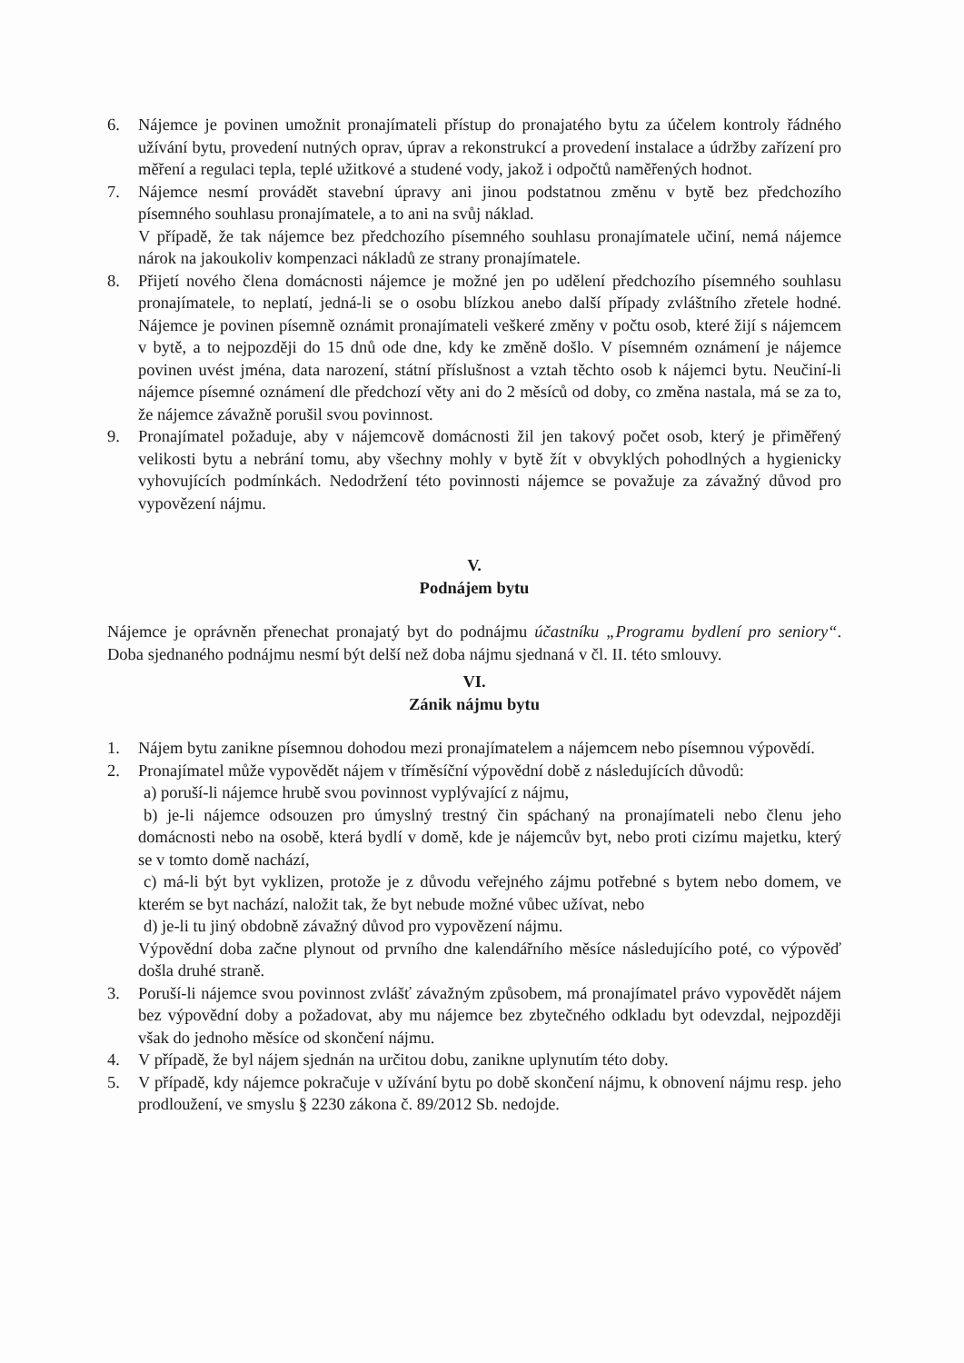6. Nájemce je povinen umožnit pronajímateli přístup do pronajatého bytu za účelem kontroly řádného užívání bytu, provedení nutných oprav, úprav a rekonstrukcí a provedení instalace a údržby zařízení pro měření a regulaci tepla, teplé užitkové a studené vody, jakož i odpočtů naměřených hodnot.
7. Nájemce nesmí provádět stavební úpravy ani jinou podstatnou změnu v bytě bez předchozího písemného souhlasu pronajímatele, a to ani na svůj náklad.
V případě, že tak nájemce bez předchozího písemného souhlasu pronajímatele učiní, nemá nájemce nárok na jakoukoliv kompenzaci nákladů ze strany pronajímatele.
8. Přijetí nového člena domácnosti nájemce je možné jen po udělení předchozího písemného souhlasu pronajímatele, to neplatí, jedná-li se o osobu blízkou anebo další případy zvláštního zřetele hodné. Nájemce je povinen písemně oznámit pronajímateli veškeré změny v počtu osob, které žijí s nájemcem v bytě, a to nejpozději do 15 dnů ode dne, kdy ke změně došlo. V písemném oznámení je nájemce povinen uvést jména, data narození, státní příslušnost a vztah těchto osob k nájemci bytu. Neučiní-li nájemce písemné oznámení dle předchozí věty ani do 2 měsíců od doby, co změna nastala, má se za to, že nájemce závažně porušil svou povinnost.
9. Pronajímatel požaduje, aby v nájemcově domácnosti žil jen takový počet osob, který je přiměřený velikosti bytu a nebrání tomu, aby všechny mohly v bytě žít v obvyklých pohodlných a hygienicky vyhovujících podmínkách. Nedodržení této povinnosti nájemce se považuje za závažný důvod pro vypovězení nájmu.
V.
Podnájem bytu
Nájemce je oprávněn přenechat pronajatý byt do podnájmu účastníku „Programu bydlení pro seniory“. Doba sjednaného podnájmu nesmí být delší než doba nájmu sjednaná v čl. II. této smlouvy.
VI.
Zánik nájmu bytu
1. Nájem bytu zanikne písemnou dohodou mezi pronajímatelem a nájemcem nebo písemnou výpovědí.
2. Pronajímatel může vypovědět nájem v tříměsíční výpovědní době z následujících důvodů:
a) poruší-li nájemce hrubě svou povinnost vyplývající z nájmu,
b) je-li nájemce odsouzen pro úmyslný trestný čin spáchaný na pronajímateli nebo členu jeho domácnosti nebo na osobě, která bydlí v domě, kde je nájemcův byt, nebo proti cizímu majetku, který se v tomto domě nachází,
c) má-li být byt vyklizen, protože je z důvodu veřejného zájmu potřebné s bytem nebo domem, ve kterém se byt nachází, naložit tak, že byt nebude možné vůbec užívat, nebo
d) je-li tu jiný obdobně závažný důvod pro vypovězení nájmu.
Výpovědní doba začne plynout od prvního dne kalendářního měsíce následujícího poté, co výpověď došla druhé straně.
3. Poruší-li nájemce svou povinnost zvlášť závažným způsobem, má pronajímatel právo vypovědět nájem bez výpovědní doby a požadovat, aby mu nájemce bez zbytečného odkladu byt odevzdal, nejpozději však do jednoho měsíce od skončení nájmu.
4. V případě, že byl nájem sjednán na určitou dobu, zanikne uplynutím této doby.
5. V případě, kdy nájemce pokračuje v užívání bytu po době skončení nájmu, k obnovení nájmu resp. jeho prodloužení, ve smyslu § 2230 zákona č. 89/2012 Sb. nedojde.